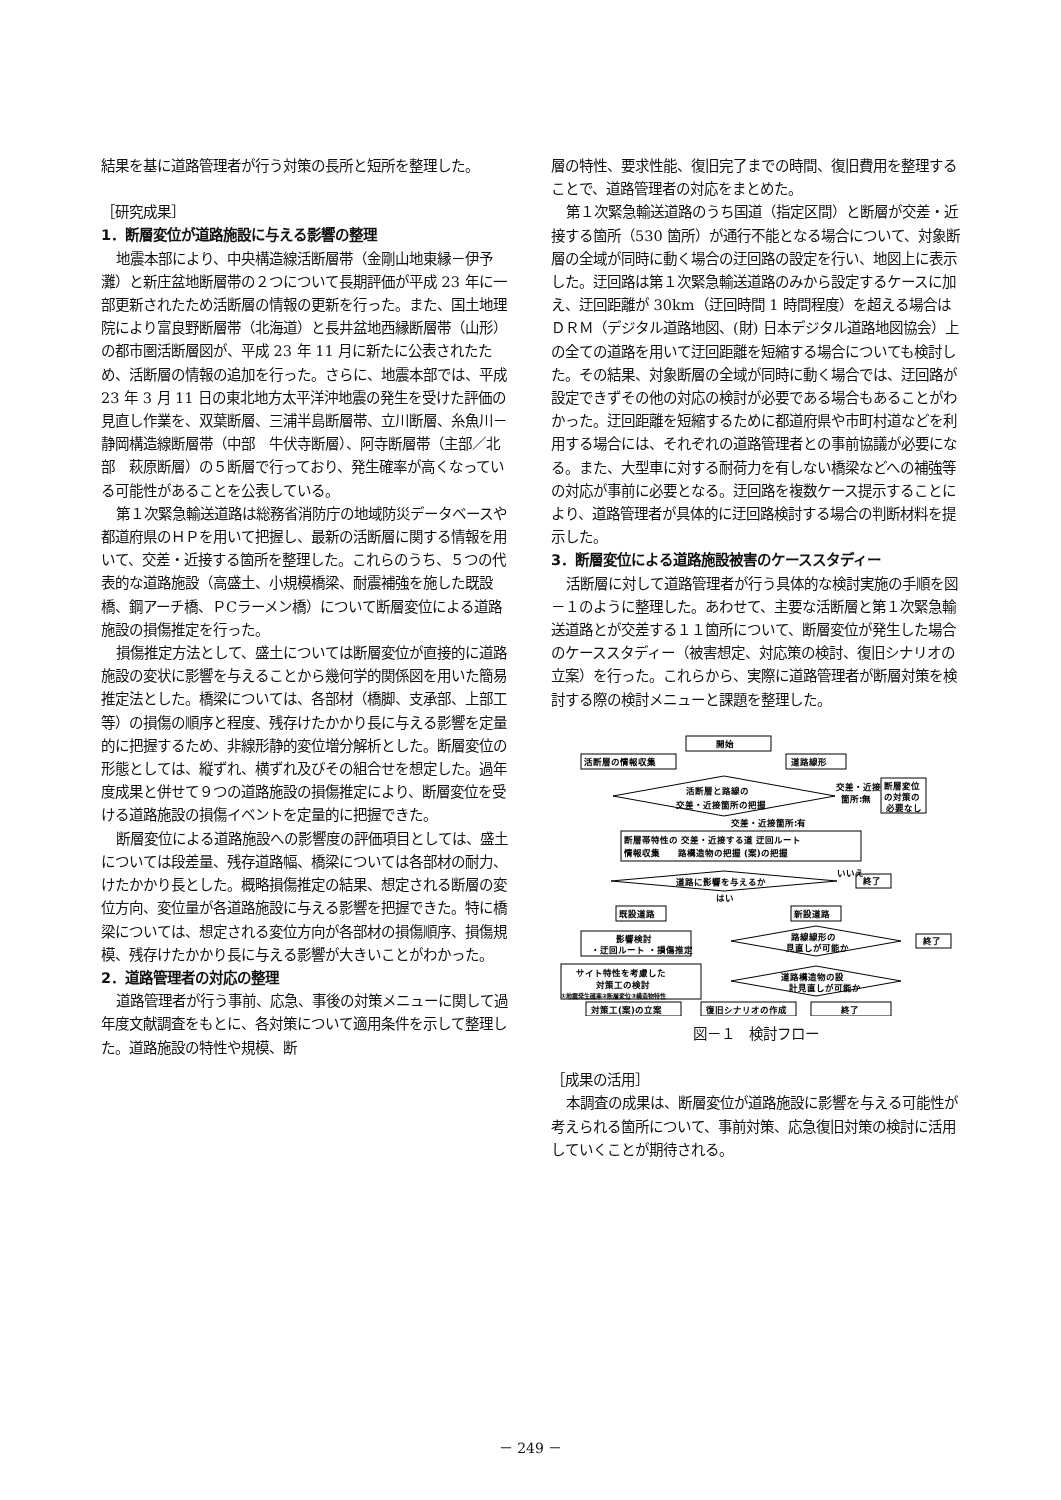結果を基に道路管理者が行う対策の長所と短所を整理した。
［研究成果］
1．断層変位が道路施設に与える影響の整理
地震本部により、中央構造線活断層帯（金剛山地東縁－伊予灘）と新庄盆地断層帯の２つについて長期評価が平成 23 年に一部更新されたため活断層の情報の更新を行った。また、国土地理院により富良野断層帯（北海道）と長井盆地西縁断層帯（山形）の都市圏活断層図が、平成 23 年 11 月に新たに公表されたため、活断層の情報の追加を行った。さらに、地震本部では、平成 23 年 3 月 11 日の東北地方太平洋沖地震の発生を受けた評価の見直し作業を、双葉断層、三浦半島断層帯、立川断層、糸魚川－静岡構造線断層帯（中部　牛伏寺断層）、阿寺断層帯（主部／北部　萩原断層）の５断層で行っており、発生確率が高くなっている可能性があることを公表している。
第１次緊急輸送道路は総務省消防庁の地域防災データベースや都道府県のＨＰを用いて把握し、最新の活断層に関する情報を用いて、交差・近接する箇所を整理した。これらのうち、５つの代表的な道路施設（高盛土、小規模橋梁、耐震補強を施した既設橋、鋼アーチ橋、ＰCラーメン橋）について断層変位による道路施設の損傷推定を行った。
損傷推定方法として、盛土については断層変位が直接的に道路施設の変状に影響を与えることから幾何学的関係図を用いた簡易推定法とした。橋梁については、各部材（橋脚、支承部、上部工等）の損傷の順序と程度、残存けたかかり長に与える影響を定量的に把握するため、非線形静的変位増分解析とした。断層変位の形態としては、縦ずれ、横ずれ及びその組合せを想定した。過年度成果と併せて９つの道路施設の損傷推定により、断層変位を受ける道路施設の損傷イベントを定量的に把握できた。
断層変位による道路施設への影響度の評価項目としては、盛土については段差量、残存道路幅、橋梁については各部材の耐力、けたかかり長とした。概略損傷推定の結果、想定される断層の変位方向、変位量が各道路施設に与える影響を把握できた。特に橋梁については、想定される変位方向が各部材の損傷順序、損傷規模、残存けたかかり長に与える影響が大きいことがわかった。
2．道路管理者の対応の整理
道路管理者が行う事前、応急、事後の対策メニューに関して過年度文献調査をもとに、各対策について適用条件を示して整理した。道路施設の特性や規模、断
層の特性、要求性能、復旧完了までの時間、復旧費用を整理することで、道路管理者の対応をまとめた。
第１次緊急輸送道路のうち国道（指定区間）と断層が交差・近接する箇所（530 箇所）が通行不能となる場合について、対象断層の全域が同時に動く場合の迂回路の設定を行い、地図上に表示した。迂回路は第１次緊急輸送道路のみから設定するケースに加え、迂回距離が 30km（迂回時間 1 時間程度）を超える場合はＤＲＭ（デジタル道路地図、(財) 日本デジタル道路地図協会）上の全ての道路を用いて迂回距離を短縮する場合についても検討した。その結果、対象断層の全域が同時に動く場合では、迂回路が設定できずその他の対応の検討が必要である場合もあることがわかった。迂回距離を短縮するために都道府県や市町村道などを利用する場合には、それぞれの道路管理者との事前協議が必要になる。また、大型車に対する耐荷力を有しない橋梁などへの補強等の対応が事前に必要となる。迂回路を複数ケース提示することにより、道路管理者が具体的に迂回路検討する場合の判断材料を提示した。
3．断層変位による道路施設被害のケーススタディー
活断層に対して道路管理者が行う具体的な検討実施の手順を図－１のように整理した。あわせて、主要な活断層と第１次緊急輸送道路とが交差する１１箇所について、断層変位が発生した場合のケーススタディー（被害想定、対応策の検討、復旧シナリオの立案）を行った。これらから、実際に道路管理者が断層対策を検討する際の検討メニューと課題を整理した。
開始
活断層の情報収集
道路線形
活断層と路線の
交差・近接箇所の把握
交差・近接
箇所:無
断層変位
の対策の
必要なし
交差・近接箇所:有
断層帯特性の 交差・近接する道 迂回ルート
情報収集　　路構造物の把握 (案)の把握
道路に影響を与えるか
いいえ
終了
はい
既設道路
新設道路
影響検討
・迂回ルート ・損傷推定
路線線形の
見直しが可能か
終了
道路構造物の設
計見直しが可能か
サイト特性を考慮した
対策工の検討
①地震発生確率②断層変位③構造物特性
対策工(案)の立案
復旧シナリオの作成
終了
図－１　検討フロー
［成果の活用］
本調査の成果は、断層変位が道路施設に影響を与える可能性が考えられる箇所について、事前対策、応急復旧対策の検討に活用していくことが期待される。
－ 249 －